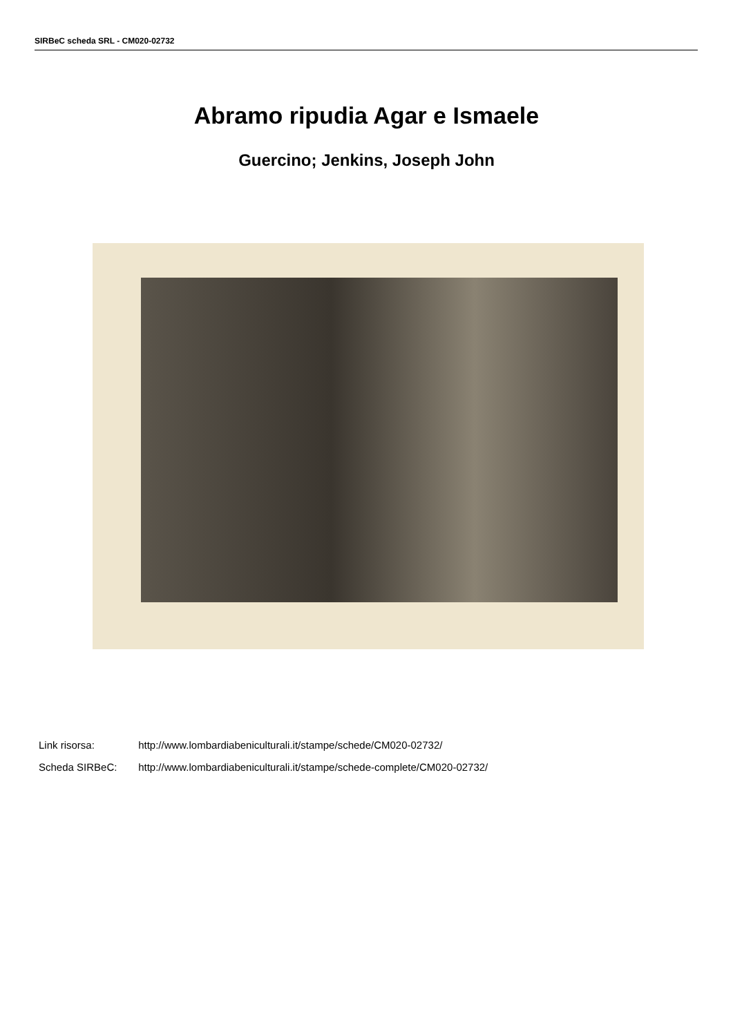SIRBeC scheda SRL - CM020-02732
Abramo ripudia Agar e Ismaele
Guercino; Jenkins, Joseph John
Link risorsa: http://www.lombardiabeniculturali.it/stampe/schede/CM020-02732/
Scheda SIRBeC: http://www.lombardiabeniculturali.it/stampe/schede-complete/CM020-02732/